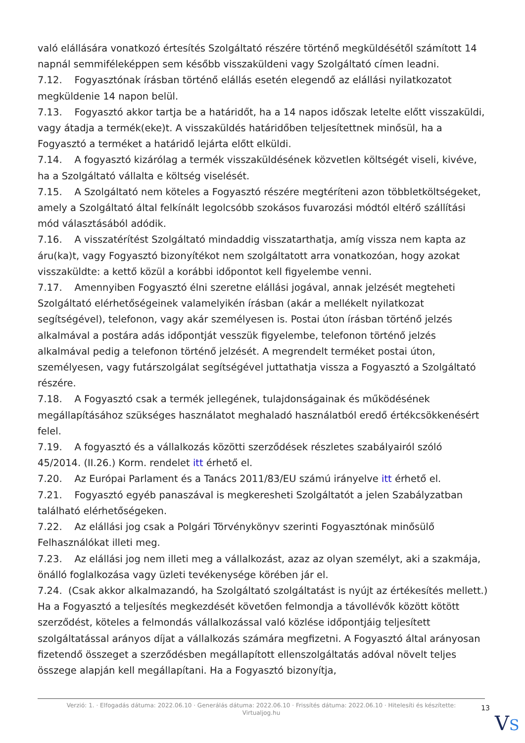való elállására vonatkozó értesítés Szolgáltató részére történő megküldésétől számított 14 napnál semmiféleképpen sem később visszaküldeni vagy Szolgáltató címen leadni.
7.12. Fogyasztónak írásban történő elállás esetén elegendő az elállási nyilatkozatot megküldenie 14 napon belül.
7.13. Fogyasztó akkor tartja be a határidőt, ha a 14 napos időszak letelte előtt visszaküldi, vagy átadja a termék(eke)t. A visszaküldés határidőben teljesítettnek minősül, ha a Fogyasztó a terméket a határidő lejárta előtt elküldi.
7.14. A fogyasztó kizárólag a termék visszaküldésének közvetlen költségét viseli, kivéve, ha a Szolgáltató vállalta e költség viselését.
7.15. A Szolgáltató nem köteles a Fogyasztó részére megtéríteni azon többletköltségeket, amely a Szolgáltató által felkínált legolcsóbb szokásos fuvarozási módtól eltérő szállítási mód választásából adódik.
7.16. A visszatérítést Szolgáltató mindaddig visszatarthatja, amíg vissza nem kapta az áru(ka)t, vagy Fogyasztó bizonyítékot nem szolgáltatott arra vonatkozóan, hogy azokat visszaküldte: a kettő közül a korábbi időpontot kell figyelembe venni.
7.17. Amennyiben Fogyasztó élni szeretne elállási jogával, annak jelzését megteheti Szolgáltató elérhetőségeinek valamelyikén írásban (akár a mellékelt nyilatkozat segítségével), telefonon, vagy akár személyesen is. Postai úton írásban történő jelzés alkalmával a postára adás időpontját vesszük figyelembe, telefonon történő jelzés alkalmával pedig a telefonon történő jelzését. A megrendelt terméket postai úton, személyesen, vagy futárszolgálat segítségével juttathatja vissza a Fogyasztó a Szolgáltató részére.
7.18. A Fogyasztó csak a termék jellegének, tulajdonságainak és működésének megállapításához szükséges használatot meghaladó használatból eredő értékcsökkenésért felel.
7.19. A fogyasztó és a vállalkozás közötti szerződések részletes szabályairól szóló 45/2014. (II.26.) Korm. rendelet itt érhető el.
7.20. Az Európai Parlament és a Tanács 2011/83/EU számú irányelve itt érhető el.
7.21. Fogyasztó egyéb panaszával is megkeresheti Szolgáltatót a jelen Szabályzatban található elérhetőségeken.
7.22. Az elállási jog csak a Polgári Törvénykönyv szerinti Fogyasztónak minősülő Felhasználókat illeti meg.
7.23. Az elállási jog nem illeti meg a vállalkozást, azaz az olyan személyt, aki a szakmája, önálló foglalkozása vagy üzleti tevékenysége körében jár el.
7.24. (Csak akkor alkalmazandó, ha Szolgáltató szolgáltatást is nyújt az értékesítés mellett.) Ha a Fogyasztó a teljesítés megkezdését követően felmondja a távollévők között kötött szerződést, köteles a felmondás vállalkozással való közlése időpontjáig teljesített szolgáltatással arányos díjat a vállalkozás számára megfizetni. A Fogyasztó által arányosan fizetendő összeget a szerződésben megállapított ellenszolgáltatás adóval növelt teljes összege alapján kell megállapítani. Ha a Fogyasztó bizonyítja,
Verzió: 1. · Elfogadás dátuma: 2022.06.10 · Generálás dátuma: 2022.06.10 · Frissítés dátuma: 2022.06.10 · Hitelesíti és készítette: Virtualjog.hu
13
VS